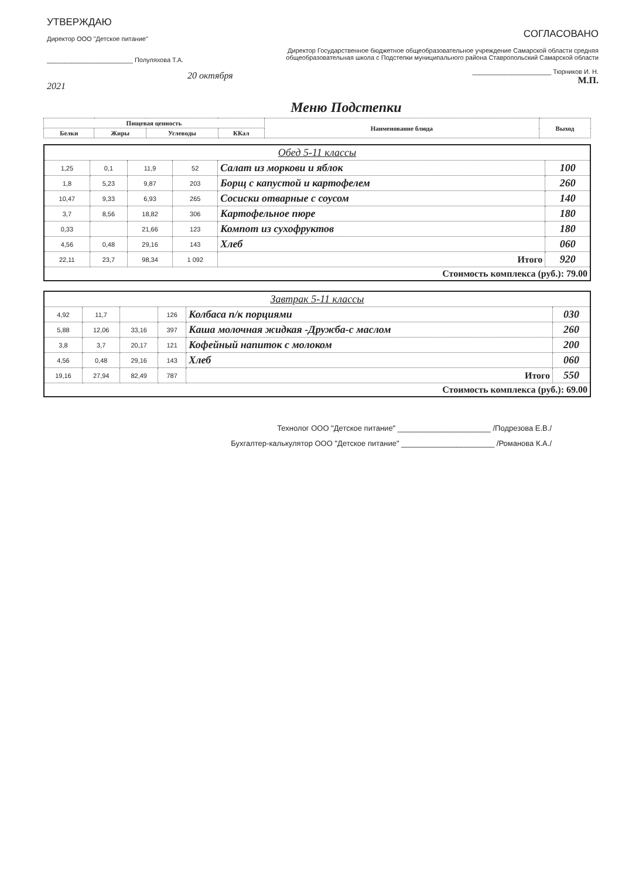УТВЕРЖДАЮ
Директор ООО "Детское питание"
________________________ Полуляхова Т.А.
20 октября 2021
СОГЛАСОВАНО
Директор Государственное бюджетное общеобразовательное учреждение Самарской области средняя общеобразовательная школа с Подстепки муниципального района Ставропольский Самарской области
______________________ Тюрников И. Н.
М.П.
Меню Подстепки
| Пищевая ценность | | | | Наименование блюда | Выход |
| --- | --- | --- | --- | --- | --- |
| Белки | Жиры | Углеводы | ККал | | |
| Обед 5-11 классы | | | | | |
| 1,25 | 0,1 | 11,9 | 52 | Салат из моркови и яблок | 100 |
| 1,8 | 5,23 | 9,87 | 203 | Борщ с капустой и картофелем | 260 |
| 10,47 | 9,33 | 6,93 | 265 | Сосиски отварные с соусом | 140 |
| 3,7 | 8,56 | 18,82 | 306 | Картофельное пюре | 180 |
| 0,33 | | 21,66 | 123 | Компот из сухофруктов | 180 |
| 4,56 | 0,48 | 29,16 | 143 | Хлеб | 060 |
| 22,11 | 23,7 | 98,34 | 1 092 | Итого | 920 |
| Стоимость комплекса (руб.): 79.00 | | | | | |
| Завтрак 5-11 классы | | | | | |
| 4,92 | 11,7 | | 126 | Колбаса п/к порциями | 030 |
| 5,88 | 12,06 | 33,16 | 397 | Каша молочная жидкая -Дружба-с маслом | 260 |
| 3,8 | 3,7 | 20,17 | 121 | Кофейный напиток с молоком | 200 |
| 4,56 | 0,48 | 29,16 | 143 | Хлеб | 060 |
| 19,16 | 27,94 | 82,49 | 787 | Итого | 550 |
| Стоимость комплекса (руб.): 69.00 | | | | | |
Технолог ООО "Детское питание" ______________________ /Подрезова Е.В./
Бухгалтер-калькулятор ООО "Детское питание" ______________________ /Романова К.А./